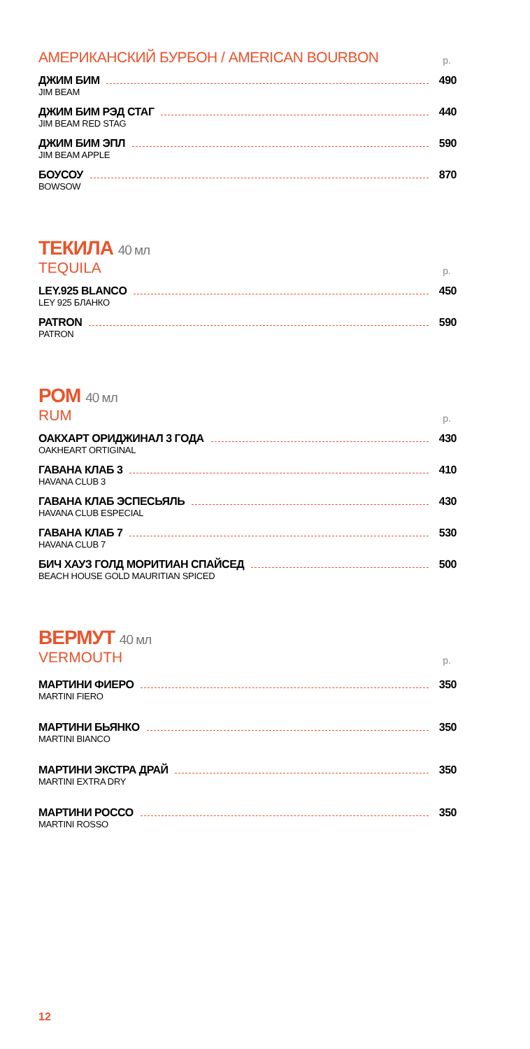АМЕРИКАНСКИЙ БУРБОН / AMERICAN BOURBON р.
ДЖИМ БИМ 490
JIM BEAM
ДЖИМ БИМ РЭД СТАГ 440
JIM BEAM RED STAG
ДЖИМ БИМ ЭПЛ 590
JIM BEAM APPLE
БОУСОУ 870
BOWSOW
ТЕКИЛА 40 мл
TEQUILA р.
LEY.925 BLANCO 450
LEY 925 БЛАНКО
PATRON 590
PATRON
РОМ 40 мл
RUM р.
ОАКХАРТ ОРИДЖИНАЛ 3 ГОДА 430
OAKHEART ORTIGINAL
ГАВАНА КЛАБ 3 410
HAVANA CLUB 3
ГАВАНА КЛАБ ЭСПЕСЬЯЛЬ 430
HAVANA CLUB ESPECIAL
ГАВАНА КЛАБ 7 530
HAVANA CLUB 7
БИЧ ХАУЗ ГОЛД МОРИТИАН СПАЙСЕД 500
BEACH HOUSE GOLD MAURITIAN SPICED
ВЕРМУТ 40 мл
VERMOUTH р.
МАРТИНИ ФИЕРО 350
MARTINI FIERO
МАРТИНИ БЬЯНКО 350
MARTINI BIANCO
МАРТИНИ ЭКСТРА ДРАЙ 350
MARTINI EXTRA DRY
МАРТИНИ РОССО 350
MARTINI ROSSO
12